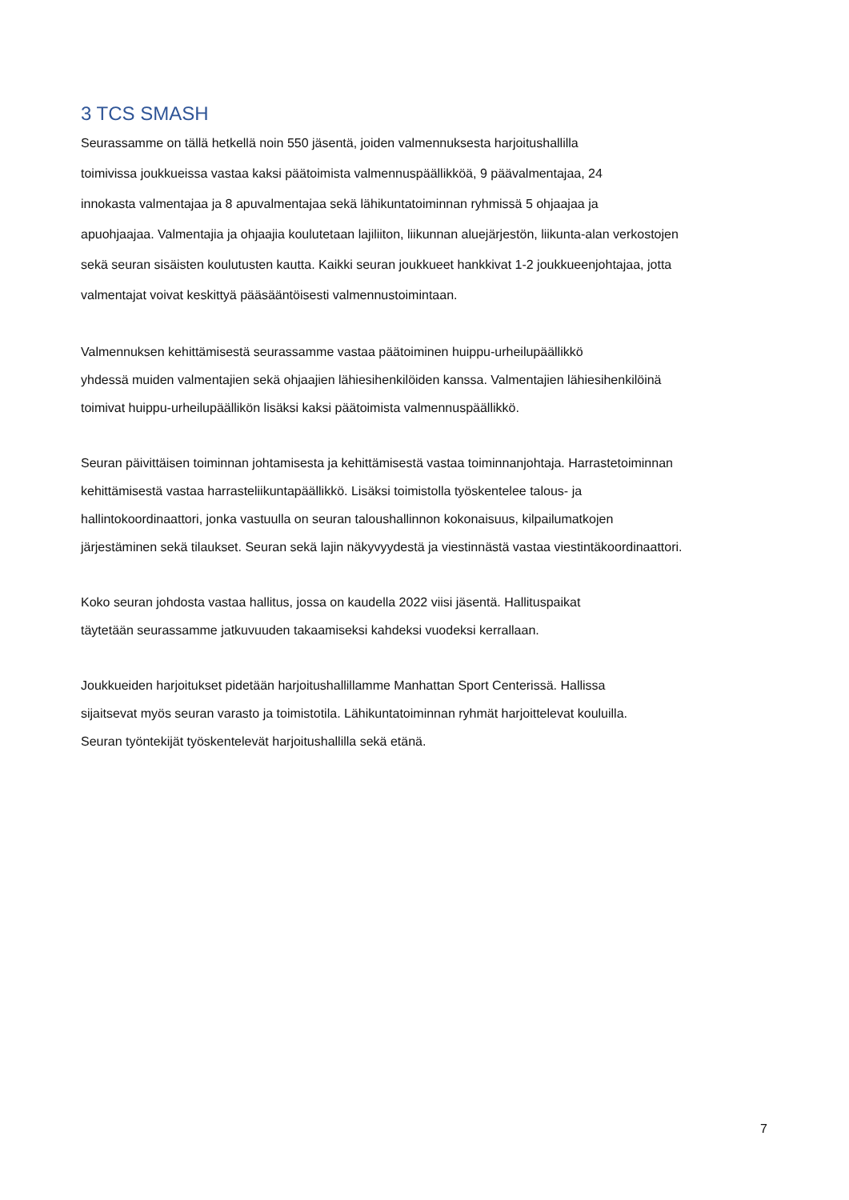3 TCS SMASH
Seurassamme on tällä hetkellä noin 550 jäsentä, joiden valmennuksesta harjoitushallilla
toimivissa joukkueissa vastaa kaksi päätoimista valmennuspäällikköä, 9 päävalmentajaa, 24
innokasta valmentajaa ja 8 apuvalmentajaa sekä lähikuntatoiminnan ryhmissä 5 ohjaajaa ja
apuohjaajaa. Valmentajia ja ohjaajia koulutetaan lajiliiton, liikunnan aluejärjestön, liikunta-alan verkostojen
sekä seuran sisäisten koulutusten kautta. Kaikki seuran joukkueet hankkivat 1-2 joukkueenjohtajaa, jotta
valmentajat voivat keskittyä pääsääntöisesti valmennustoimintaan.
Valmennuksen kehittämisestä seurassamme vastaa päätoiminen huippu-urheilupäällikkö
yhdessä muiden valmentajien sekä ohjaajien lähiesihenkilöiden kanssa. Valmentajien lähiesihenkilöinä
toimivat huippu-urheilupäällikön lisäksi kaksi päätoimista valmennuspäällikkö.
Seuran päivittäisen toiminnan johtamisesta ja kehittämisestä vastaa toiminnanjohtaja. Harrastetoiminnan
kehittämisestä vastaa harrasteliikuntapäällikkö. Lisäksi toimistolla työskentelee talous- ja
hallintokoordinaattori, jonka vastuulla on seuran taloushallinnon kokonaisuus, kilpailumatkojen
järjestäminen sekä tilaukset. Seuran sekä lajin näkyvyydestä ja viestinnästä vastaa viestintäkoordinaattori.
Koko seuran johdosta vastaa hallitus, jossa on kaudella 2022 viisi jäsentä. Hallituspaikat
täytetään seurassamme jatkuvuuden takaamiseksi kahdeksi vuodeksi kerrallaan.
Joukkueiden harjoitukset pidetään harjoitushallillamme Manhattan Sport Centerissä. Hallissa
sijaitsevat myös seuran varasto ja toimistotila. Lähikuntatoiminnan ryhmät harjoittelevat kouluilla.
Seuran työntekijät työskentelevät harjoitushallilla sekä etänä.
7